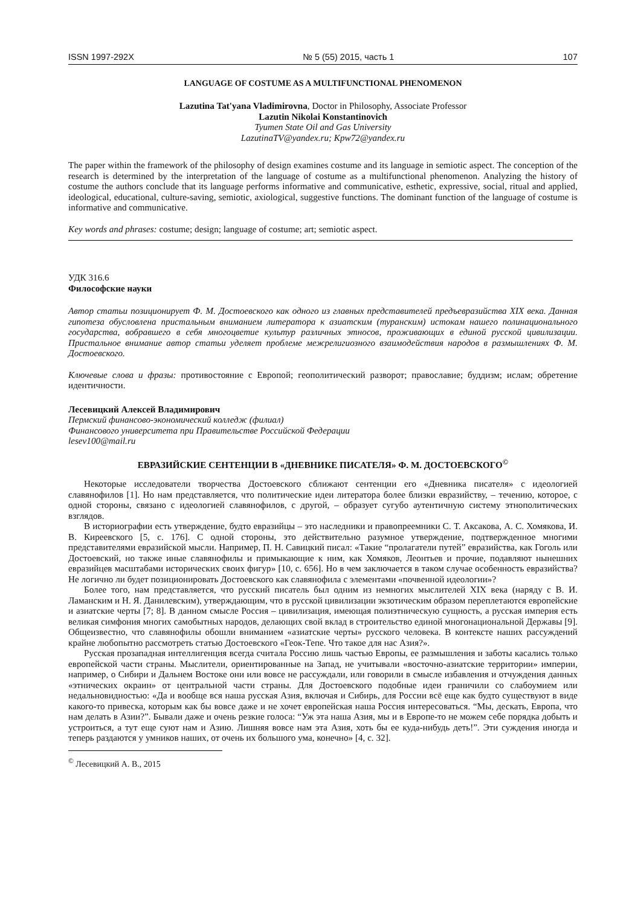ISSN 1997-292X № 5 (55) 2015, часть 1 107
LANGUAGE OF COSTUME AS A MULTIFUNCTIONAL PHENOMENON
Lazutina Tat'yana Vladimirovna, Doctor in Philosophy, Associate Professor
Lazutin Nikolai Konstantinovich
Tyumen State Oil and Gas University
LazutinaTV@yandex.ru; Kpw72@yandex.ru
The paper within the framework of the philosophy of design examines costume and its language in semiotic aspect. The conception of the research is determined by the interpretation of the language of costume as a multifunctional phenomenon. Analyzing the history of costume the authors conclude that its language performs informative and communicative, esthetic, expressive, social, ritual and applied, ideological, educational, culture-saving, semiotic, axiological, suggestive functions. The dominant function of the language of costume is informative and communicative.
Key words and phrases: costume; design; language of costume; art; semiotic aspect.
УДК 316.6
Философские науки
Автор статьи позиционирует Ф. М. Достоевского как одного из главных представителей предъевразийства XIX века. Данная гипотеза обусловлена пристальным вниманием литератора к азиатским (туранским) истокам нашего полинационального государства, вобравшего в себя многоцветие культур различных этносов, проживающих в единой русской цивилизации. Пристальное внимание автор статьи уделяет проблеме межрелигиозного взаимодействия народов в размышлениях Ф. М. Достоевского.
Ключевые слова и фразы: противостояние с Европой; геополитический разворот; православие; буддизм; ислам; обретение идентичности.
Лесевицкий Алексей Владимирович
Пермский финансово-экономический колледж (филиал)
Финансового университета при Правительстве Российской Федерации
lesev100@mail.ru
ЕВРАЗИЙСКИЕ СЕНТЕНЦИИ В «ДНЕВНИКЕ ПИСАТЕЛЯ» Ф. М. ДОСТОЕВСКОГО<sup>©</sup>
Некоторые исследователи творчества Достоевского сближают сентенции его «Дневника писателя» с идеологией славянофилов [1]. Но нам представляется, что политические идеи литератора более близки евразийству, – течению, которое, с одной стороны, связано с идеологией славянофилов, с другой, – образует сугубо аутентичную систему этнополитических взглядов.
В историографии есть утверждение, будто евразийцы – это наследники и правопреемники С. Т. Аксакова, А. С. Хомякова, И. В. Киреевского [5, с. 176]. С одной стороны, это действительно разумное утверждение, подтвержденное многими представителями евразийской мысли. Например, П. Н. Савицкий писал: «Такие “пролагатели путей” евразийства, как Гоголь или Достоевский, но также иные славянофилы и примыкающие к ним, как Хомяков, Леонтьев и прочие, подавляют нынешних евразийцев масштабами исторических своих фигур» [10, с. 656]. Но в чем заключается в таком случае особенность евразийства? Не логично ли будет позиционировать Достоевского как славянофила с элементами «почвенной идеологии»?
Более того, нам представляется, что русский писатель был одним из немногих мыслителей XIX века (наряду с В. И. Ламанским и Н. Я. Данилевским), утверждающим, что в русской цивилизации экзотическим образом переплетаются европейские и азиатские черты [7; 8]. В данном смысле Россия – цивилизация, имеющая полиэтническую сущность, а русская империя есть великая симфония многих самобытных народов, делающих свой вклад в строительство единой многонациональной Державы [9]. Общеизвестно, что славянофилы обошли вниманием «азиатские черты» русского человека. В контексте наших рассуждений крайне любопытно рассмотреть статью Достоевского «Геок-Тепе. Что такое для нас Азия?».
Русская прозападная интеллигенция всегда считала Россию лишь частью Европы, ее размышления и заботы касались только европейской части страны. Мыслители, ориентированные на Запад, не учитывали «восточно-азиатские территории» империи, например, о Сибири и Дальнем Востоке они или вовсе не рассуждали, или говорили в смысле избавления и отчуждения данных «этнических окраин» от центральной части страны. Для Достоевского подобные идеи граничили со слабоумием или недальновидностью: «Да и вообще вся наша русская Азия, включая и Сибирь, для России всё еще как будто существуют в виде какого-то привеска, которым как бы вовсе даже и не хочет европейская наша Россия интересоваться. “Мы, дескать, Европа, что нам делать в Азии?”. Бывали даже и очень резкие голоса: “Уж эта наша Азия, мы и в Европе-то не можем себе порядка добыть и устроиться, а тут еще суют нам и Азию. Лишняя вовсе нам эта Азия, хоть бы ее куда-нибудь деть!”. Эти суждения иногда и теперь раздаются у умников наших, от очень их большого ума, конечно» [4, с. 32].
<sup>©</sup> Лесевицкий А. В., 2015